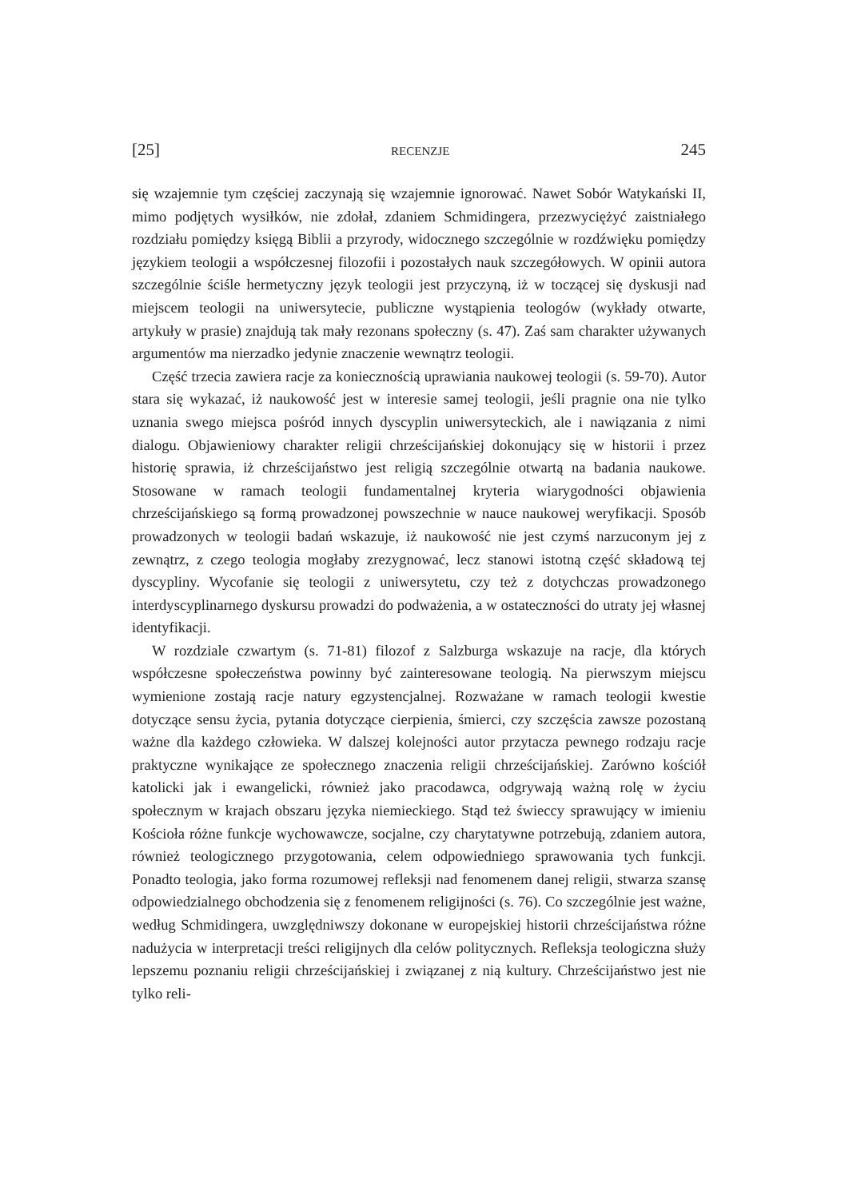[25] RECENZJE 245
się wzajemnie tym częściej zaczynają się wzajemnie ignorować. Nawet Sobór Watykański II, mimo podjętych wysiłków, nie zdołał, zdaniem Schmidingera, przezwyciężyć zaistniałego rozdziału pomiędzy księgą Biblii a przyrody, widocznego szczególnie w rozdźwięku pomiędzy językiem teologii a współczesnej filozofii i pozostałych nauk szczegółowych. W opinii autora szczególnie ściśle hermetyczny język teologii jest przyczyną, iż w toczącej się dyskusji nad miejscem teologii na uniwersytecie, publiczne wystąpienia teologów (wykłady otwarte, artykuły w prasie) znajdują tak mały rezonans społeczny (s. 47). Zaś sam charakter używanych argumentów ma nierzadko jedynie znaczenie wewnątrz teologii.
Część trzecia zawiera racje za koniecznością uprawiania naukowej teologii (s. 59-70). Autor stara się wykazać, iż naukowość jest w interesie samej teologii, jeśli pragnie ona nie tylko uznania swego miejsca pośród innych dyscyplin uniwersyteckich, ale i nawiązania z nimi dialogu. Objawieniowy charakter religii chrześcijańskiej dokonujący się w historii i przez historię sprawia, iż chrześcijaństwo jest religią szczególnie otwartą na badania naukowe. Stosowane w ramach teologii fundamentalnej kryteria wiarygodności objawienia chrześcijańskiego są formą prowadzonej powszechnie w nauce naukowej weryfikacji. Sposób prowadzonych w teologii badań wskazuje, iż naukowość nie jest czymś narzuconym jej z zewnątrz, z czego teologia mogłaby zrezygnować, lecz stanowi istotną część składową tej dyscypliny. Wycofanie się teologii z uniwersytetu, czy też z dotychczas prowadzonego interdyscyplinarnego dyskursu prowadzi do podważenia, a w ostateczności do utraty jej własnej identyfikacji.
W rozdziale czwartym (s. 71-81) filozof z Salzburga wskazuje na racje, dla których współczesne społeczeństwa powinny być zainteresowane teologią. Na pierwszym miejscu wymienione zostają racje natury egzystencjalnej. Rozważane w ramach teologii kwestie dotyczące sensu życia, pytania dotyczące cierpienia, śmierci, czy szczęścia zawsze pozostaną ważne dla każdego człowieka. W dalszej kolejności autor przytacza pewnego rodzaju racje praktyczne wynikające ze społecznego znaczenia religii chrześcijańskiej. Zarówno kościół katolicki jak i ewangelicki, również jako pracodawca, odgrywają ważną rolę w życiu społecznym w krajach obszaru języka niemieckiego. Stąd też świeccy sprawujący w imieniu Kościoła różne funkcje wychowawcze, socjalne, czy charytatywne potrzebują, zdaniem autora, również teologicznego przygotowania, celem odpowiedniego sprawowania tych funkcji. Ponadto teologia, jako forma rozumowej refleksji nad fenomenem danej religii, stwarza szansę odpowiedzialnego obchodzenia się z fenomenem religijności (s. 76). Co szczególnie jest ważne, według Schmidingera, uwzględniwszy dokonane w europejskiej historii chrześcijaństwa różne nadużycia w interpretacji treści religijnych dla celów politycznych. Refleksja teologiczna służy lepszemu poznaniu religii chrześcijańskiej i związanej z nią kultury. Chrześcijaństwo jest nie tylko reli-